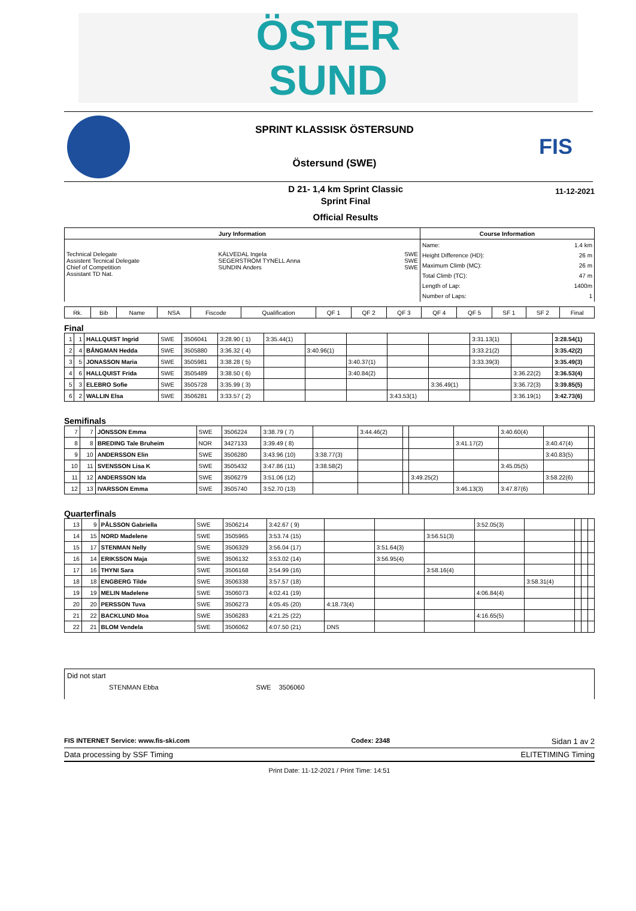ÖSTER
SUND
SPRINT KLASSISK ÖSTERSUND
Östersund (SWE)
FIS
D 21- 1,4 km Sprint Classic
Sprint Final
Official Results
11-12-2021
| Jury Information | | | Course Information | |
| --- | --- | --- | --- | --- |
| Technical Delegate Assistent Tecnical Delegate Chief of Competition Assistant TD Nat. | KÄLVEDAL Ingela SEGERSTRÖM TYNELL Anna SUNDIN Anders | SWE SWE SWE | Name: Height Difference (HD): Maximum Climb (MC): Total Climb (TC): Length of Lap: Number of Laps: | 1.4 km 26 m 26 m 47 m 1400m 1 |
| Rk. | Bib | Name | NSA | Fiscode | Qualification | QF 1 | QF 2 | QF 3 | QF 4 | QF 5 | SF 1 | SF 2 | Final |
| --- | --- | --- | --- | --- | --- | --- | --- | --- | --- | --- | --- | --- | --- |
Final
| 1 | 1 | HALLQUIST Ingrid | SWE | 3506041 | 3:28.90 ( 1) | 3:35.44(1) | | | | | 3:31.13(1) | | 3:28.54(1) |
| 2 | 4 | BÅNGMAN Hedda | SWE | 3505880 | 3:36.32 ( 4) | | 3:40.96(1) | | | | 3:33.21(2) | | 3:35.42(2) |
| 3 | 5 | JONASSON Maria | SWE | 3505981 | 3:38.28 ( 5) | | | 3:40.37(1) | | | 3:33.39(3) | | 3:35.49(3) |
| 4 | 6 | HALLQUIST Frida | SWE | 3505489 | 3:38.50 ( 6) | | | 3:40.84(2) | | | | 3:36.22(2) | 3:36.53(4) |
| 5 | 3 | ELEBRO Sofie | SWE | 3505728 | 3:35.99 ( 3) | | | | | 3:36.49(1) | | 3:36.72(3) | 3:39.85(5) |
| 6 | 2 | WALLIN Elsa | SWE | 3506281 | 3:33.57 ( 2) | | | | 3:43.53(1) | | | 3:36.19(1) | 3:42.73(6) |
Semifinals
| 7 | 7 | JÖNSSON Emma | SWE | 3506224 | 3:38.79 ( 7) | | 3:44.46(2) | | | | 3:40.60(4) | | |
| 8 | 8 | BREDING Tale Bruheim | NOR | 3427133 | 3:39.49 ( 8) | | | | | 3:41.17(2) | | 3:40.47(4) | |
| 9 | 10 | ANDERSSON Elin | SWE | 3506280 | 3:43.96 (10) | 3:38.77(3) | | | | | | 3:40.83(5) | |
| 10 | 11 | SVENSSON Lisa K | SWE | 3505432 | 3:47.86 (11) | 3:38.58(2) | | | | | 3:45.05(5) | | |
| 11 | 12 | ANDERSSON Ida | SWE | 3506279 | 3:51.06 (12) | | | | 3:49.25(2) | | | 3:58.22(6) | |
| 12 | 13 | IVARSSON Emma | SWE | 3505740 | 3:52.70 (13) | | | | | 3:46.13(3) | 3:47.87(6) | | |
Quarterfinals
| 13 | 9 | PÅLSSON Gabriella | SWE | 3506214 | 3:42.67 ( 9) | | | | 3:52.05(3) | | | | |
| 14 | 15 | NORD Madelene | SWE | 3505965 | 3:53.74 (15) | | | 3:56.51(3) | | | | | |
| 15 | 17 | STENMAN Nelly | SWE | 3506329 | 3:56.04 (17) | | 3:51.64(3) | | | | | | |
| 16 | 14 | ERIKSSON Maja | SWE | 3506132 | 3:53.02 (14) | | 3:56.95(4) | | | | | | |
| 17 | 16 | THYNI Sara | SWE | 3506168 | 3:54.99 (16) | | | 3:58.16(4) | | | | | |
| 18 | 18 | ENGBERG Tilde | SWE | 3506338 | 3:57.57 (18) | | | | | 3:58.31(4) | | | |
| 19 | 19 | MELIN Madelene | SWE | 3506073 | 4:02.41 (19) | | | | 4:06.84(4) | | | | |
| 20 | 20 | PERSSON Tuva | SWE | 3506273 | 4:05.45 (20) | 4:18.73(4) | | | | | | | |
| 21 | 22 | BACKLUND Moa | SWE | 3506283 | 4:21.25 (22) | | | | 4:16.65(5) | | | | |
| 22 | 21 | BLOM Vendela | SWE | 3506062 | 4:07.50 (21) | DNS | | | | | | | |
Did not start
STENMAN Ebba SWE 3506060
FIS INTERNET Service: www.fis-ski.com Codex: 2348 Sidan 1 av 2
Data processing by SSF Timing ELITETIMING Timing
Print Date: 11-12-2021 / Print Time: 14:51